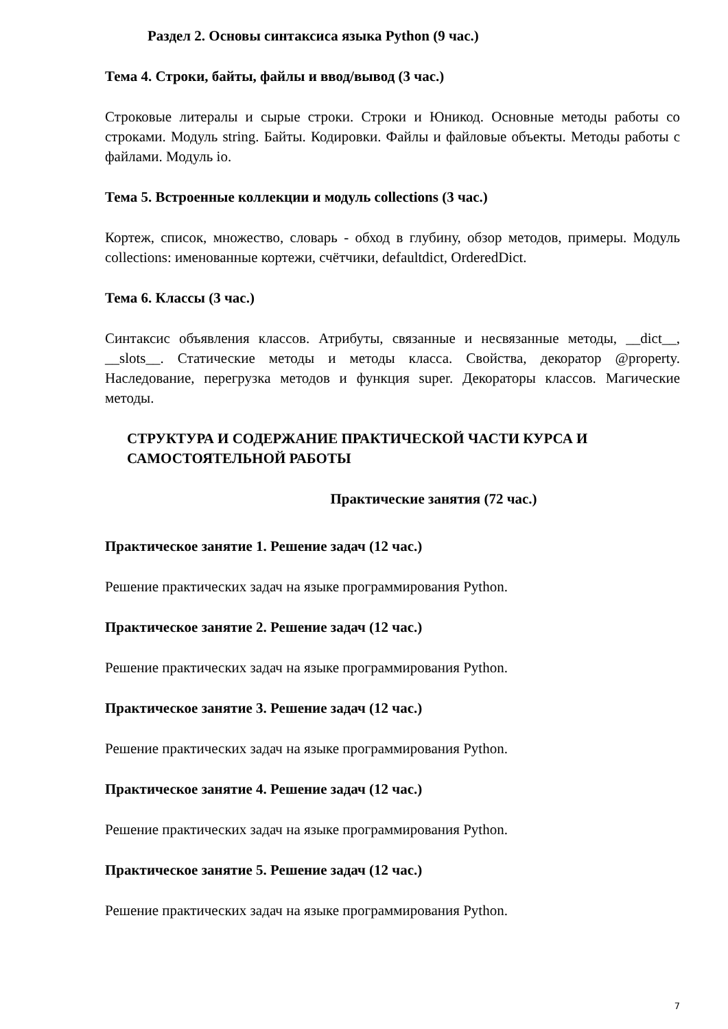Раздел 2. Основы синтаксиса языка Python (9 час.)
Тема 4. Строки, байты, файлы и ввод/вывод (3 час.)
Строковые литералы и сырые строки. Строки и Юникод. Основные методы работы со строками. Модуль string. Байты. Кодировки. Файлы и файловые объекты. Методы работы с файлами. Модуль io.
Тема 5. Встроенные коллекции и модуль collections (3 час.)
Кортеж, список, множество, словарь - обход в глубину, обзор методов, примеры. Модуль collections: именованные кортежи, счётчики, defaultdict, OrderedDict.
Тема 6. Классы (3 час.)
Синтаксис объявления классов. Атрибуты, связанные и несвязанные методы, __dict__, __slots__. Статические методы и методы класса. Свойства, декоратор @property. Наследование, перегрузка методов и функция super. Декораторы классов. Магические методы.
СТРУКТУРА И СОДЕРЖАНИЕ ПРАКТИЧЕСКОЙ ЧАСТИ КУРСА И САМОСТОЯТЕЛЬНОЙ РАБОТЫ
Практические занятия (72 час.)
Практическое занятие 1. Решение задач (12 час.)
Решение практических задач на языке программирования Python.
Практическое занятие 2. Решение задач (12 час.)
Решение практических задач на языке программирования Python.
Практическое занятие 3. Решение задач (12 час.)
Решение практических задач на языке программирования Python.
Практическое занятие 4. Решение задач (12 час.)
Решение практических задач на языке программирования Python.
Практическое занятие 5. Решение задач (12 час.)
Решение практических задач на языке программирования Python.
7